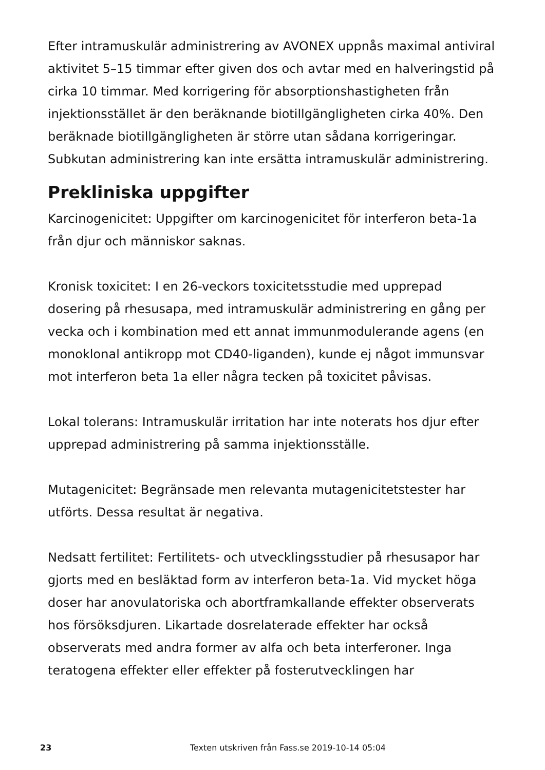Efter intramuskulär administrering av AVONEX uppnås maximal antiviral aktivitet 5–15 timmar efter given dos och avtar med en halveringstid på cirka 10 timmar. Med korrigering för absorptionshastigheten från injektionsstället är den beräknande biotillgängligheten cirka 40%. Den beräknade biotillgängligheten är större utan sådana korrigeringar. Subkutan administrering kan inte ersätta intramuskulär administrering.
Prekliniska uppgifter
Karcinogenicitet: Uppgifter om karcinogenicitet för interferon beta-1a från djur och människor saknas.
Kronisk toxicitet: I en 26-veckors toxicitetsstudie med upprepad dosering på rhesusapa, med intramuskulär administrering en gång per vecka och i kombination med ett annat immunmodulerande agens (en monoklonal antikropp mot CD40-liganden), kunde ej något immunsvar mot interferon beta 1a eller några tecken på toxicitet påvisas.
Lokal tolerans: Intramuskulär irritation har inte noterats hos djur efter upprepad administrering på samma injektionsställe.
Mutagenicitet: Begränsade men relevanta mutagenicitetstester har utförts. Dessa resultat är negativa.
Nedsatt fertilitet: Fertilitets- och utvecklingsstudier på rhesusapor har gjorts med en besläktad form av interferon beta-1a. Vid mycket höga doser har anovulatoriska och abortframkallande effekter observerats hos försöksdjuren. Likartade dosrelaterade effekter har också observerats med andra former av alfa och beta interferoner. Inga teratogena effekter eller effekter på fosterutvecklingen har
23 Texten utskriven från Fass.se 2019-10-14 05:04